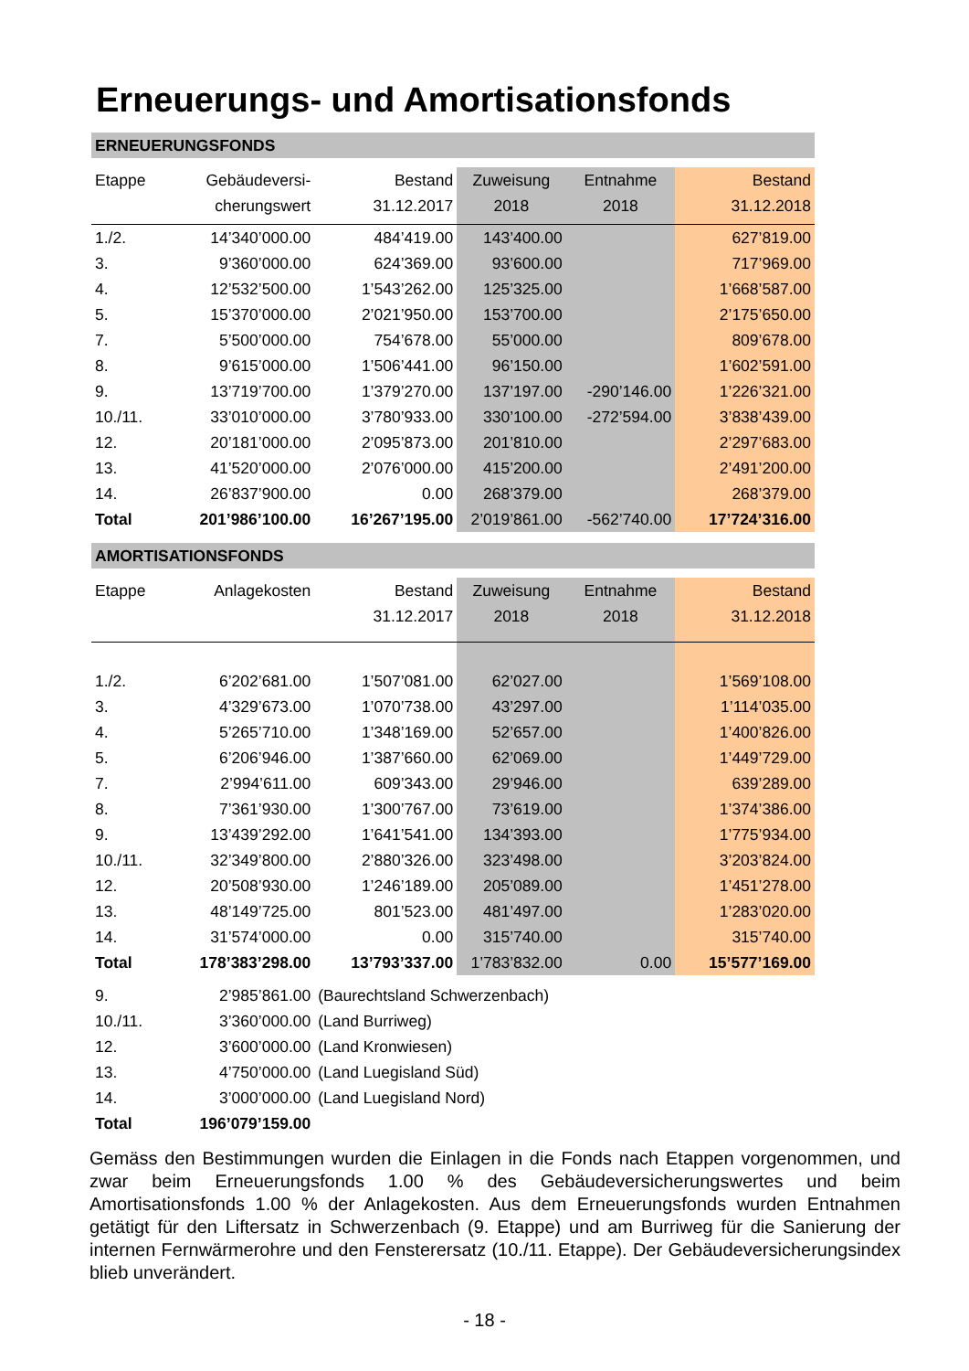Erneuerungs- und Amortisationsfonds
| ERNEUERUNGSFONDS | | | | | |
| Etappe | Gebäudeversi- | Bestand | Zuweisung | Entnahme | Bestand |
| | cherungswert | 31.12.2017 | 2018 | 2018 | 31.12.2018 |
| 1./2. | 14’340’000.00 | 484’419.00 | 143’400.00 | | 627’819.00 |
| 3. | 9’360’000.00 | 624’369.00 | 93’600.00 | | 717’969.00 |
| 4. | 12’532’500.00 | 1’543’262.00 | 125’325.00 | | 1’668’587.00 |
| 5. | 15’370’000.00 | 2’021’950.00 | 153’700.00 | | 2’175’650.00 |
| 7. | 5’500’000.00 | 754’678.00 | 55’000.00 | | 809’678.00 |
| 8. | 9’615’000.00 | 1’506’441.00 | 96’150.00 | | 1’602’591.00 |
| 9. | 13’719’700.00 | 1’379’270.00 | 137’197.00 | -290’146.00 | 1’226’321.00 |
| 10./11. | 33’010’000.00 | 3’780’933.00 | 330’100.00 | -272’594.00 | 3’838’439.00 |
| 12. | 20’181’000.00 | 2’095’873.00 | 201’810.00 | | 2’297’683.00 |
| 13. | 41’520’000.00 | 2’076’000.00 | 415’200.00 | | 2’491’200.00 |
| 14. | 26’837’900.00 | 0.00 | 268’379.00 | | 268’379.00 |
| Total | 201’986’100.00 | 16’267’195.00 | 2’019’861.00 | -562’740.00 | 17’724’316.00 |
| AMORTISATIONSFONDS | | | | | |
| Etappe | Anlagekosten | Bestand | Zuweisung | Entnahme | Bestand |
| | | 31.12.2017 | 2018 | 2018 | 31.12.2018 |
| 1./2. | 6’202’681.00 | 1’507’081.00 | 62’027.00 | | 1’569’108.00 |
| 3. | 4’329’673.00 | 1’070’738.00 | 43’297.00 | | 1’114’035.00 |
| 4. | 5’265’710.00 | 1’348’169.00 | 52’657.00 | | 1’400’826.00 |
| 5. | 6’206’946.00 | 1’387’660.00 | 62’069.00 | | 1’449’729.00 |
| 7. | 2’994’611.00 | 609’343.00 | 29’946.00 | | 639’289.00 |
| 8. | 7’361’930.00 | 1’300’767.00 | 73’619.00 | | 1’374’386.00 |
| 9. | 13’439’292.00 | 1’641’541.00 | 134’393.00 | | 1’775’934.00 |
| 10./11. | 32’349’800.00 | 2’880’326.00 | 323’498.00 | | 3’203’824.00 |
| 12. | 20’508’930.00 | 1’246’189.00 | 205’089.00 | | 1’451’278.00 |
| 13. | 48’149’725.00 | 801’523.00 | 481’497.00 | | 1’283’020.00 |
| 14. | 31’574’000.00 | 0.00 | 315’740.00 | | 315’740.00 |
| Total | 178’383’298.00 | 13’793’337.00 | 1’783’832.00 | 0.00 | 15’577’169.00 |
| 9. | 2’985’861.00 | (Baurechtsland Schwerzenbach) | | | |
| 10./11. | 3’360’000.00 | (Land Burriweg) | | | |
| 12. | 3’600’000.00 | (Land Kronwiesen) | | | |
| 13. | 4’750’000.00 | (Land Luegisland Süd) | | | |
| 14. | 3’000’000.00 | (Land Luegisland Nord) | | | |
| Total | 196’079’159.00 | | | | |
Gemäss den Bestimmungen wurden die Einlagen in die Fonds nach Etappen vorgenommen, und zwar beim Erneuerungsfonds 1.00 % des Gebäudeversicherungswertes und beim Amortisationsfonds 1.00 % der Anlagekosten. Aus dem Erneuerungsfonds wurden Entnahmen getätigt für den Liftersatz in Schwerzenbach (9. Etappe) und am Burriweg für die Sanierung der internen Fernwärmerohre und den Fensterersatz (10./11. Etappe). Der Gebäudeversicherungsindex blieb unverändert.
- 18 -